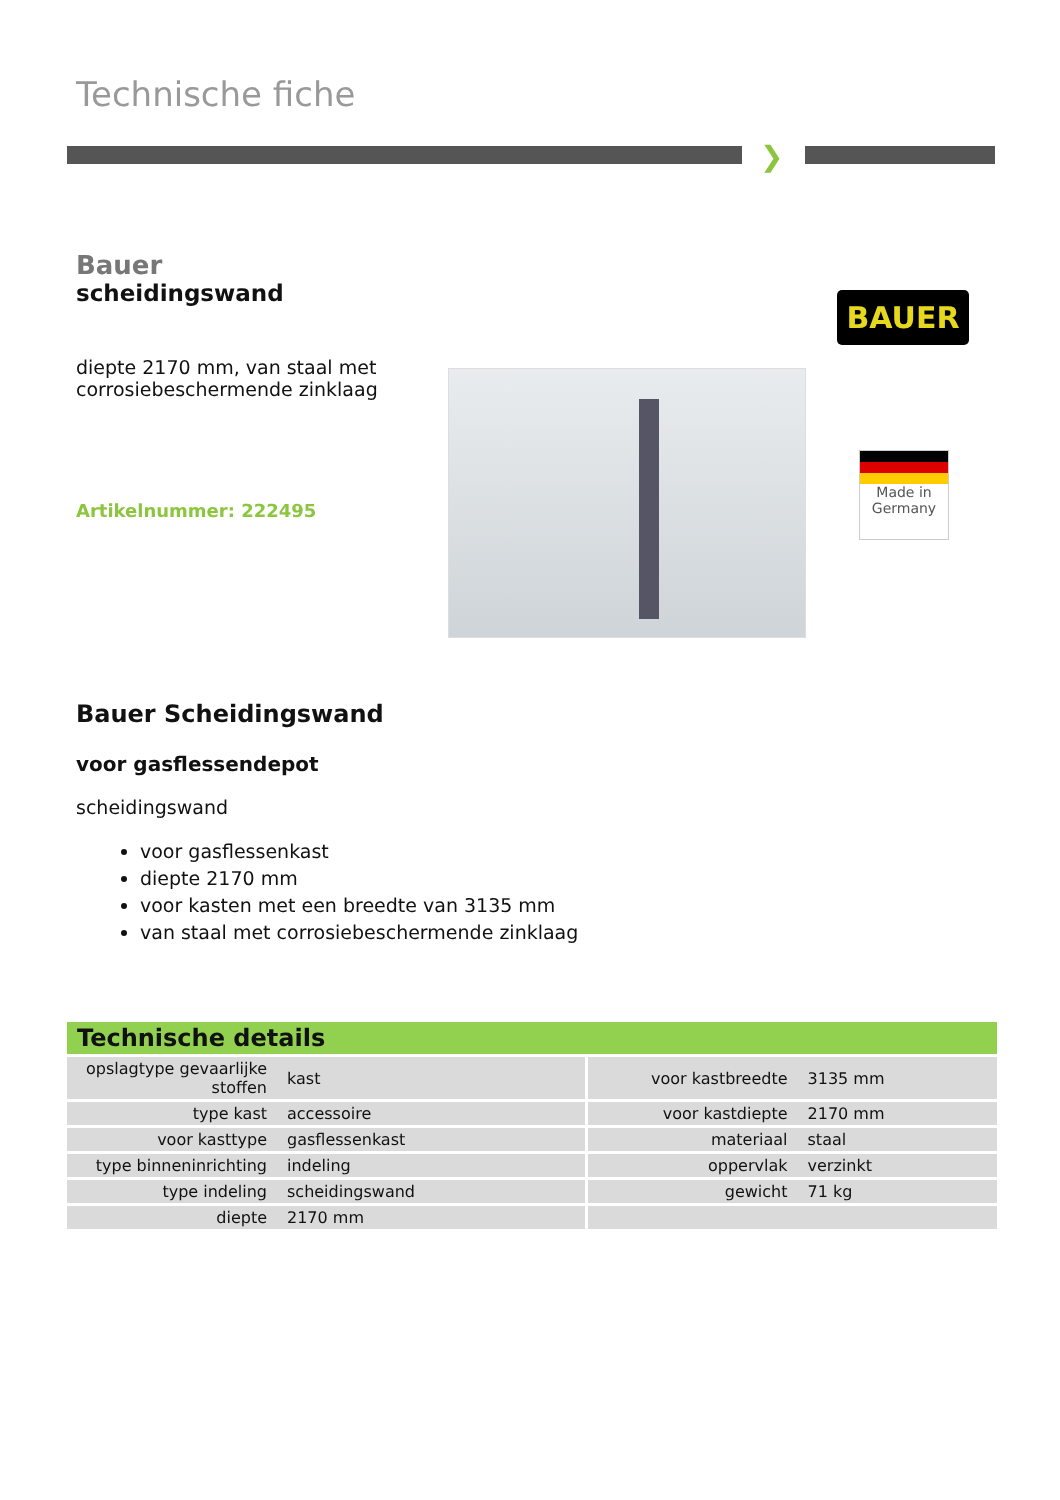Technische fiche
❯
Bauer
scheidingswand
diepte 2170 mm, van staal met corrosiebeschermende zinklaag
Artikelnummer: 222495
BAUER
Made in
Germany
Bauer Scheidingswand
voor gasflessendepot
scheidingswand
voor gasflessenkast
diepte 2170 mm
voor kasten met een breedte van 3135 mm
van staal met corrosiebeschermende zinklaag
Technische details
| opslagtype gevaarlijke stoffen | kast | voor kastbreedte | 3135 mm |
| type kast | accessoire | voor kastdiepte | 2170 mm |
| voor kasttype | gasflessenkast | materiaal | staal |
| type binneninrichting | indeling | oppervlak | verzinkt |
| type indeling | scheidingswand | gewicht | 71 kg |
| diepte | 2170 mm | | |